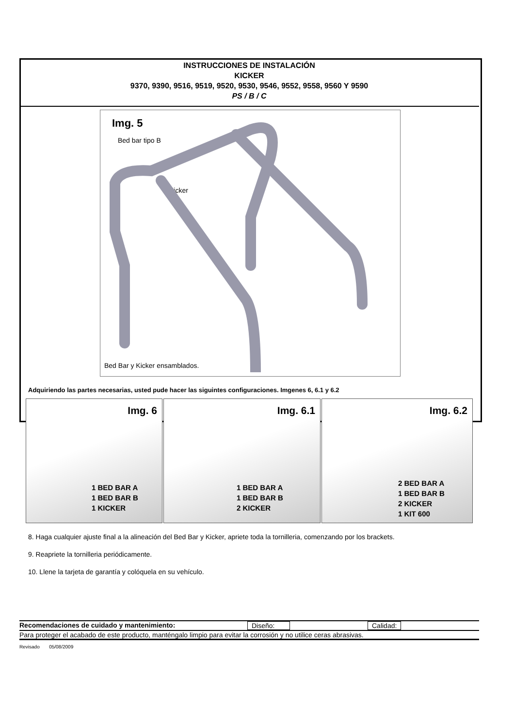INSTRUCCIONES DE INSTALACIÓN
KICKER
9370, 9390, 9516, 9519, 9520, 9530, 9546, 9552, 9558, 9560 Y 9590
PS / B / C
Img. 5
Bed bar tipo B
Kicker
Bed Bar y Kicker ensamblados.
Adquiriendo las partes necesarias, usted pude hacer las siguintes configuraciones. Imgenes 6, 6.1 y 6.2
Img. 6
1 BED BAR A
1 BED BAR B
1 KICKER
Img. 6.1
1 BED BAR A
1 BED BAR B
2 KICKER
Img. 6.2
2 BED BAR A
1 BED BAR B
2 KICKER
1 KIT 600
8. Haga cualquier ajuste final a la alineación del Bed Bar y Kicker, apriete toda la tornilleria, comenzando por los brackets.
9. Reapriete la tornilleria periódicamente.
10. Llene la tarjeta de garantía y colóquela en su vehículo.
Recomendaciones de cuidado y mantenimiento: Diseño: Calidad:
Para proteger el acabado de este producto, manténgalo limpio para evitar la corrosión y no utilice ceras abrasivas.
Revisado 05/08/2009